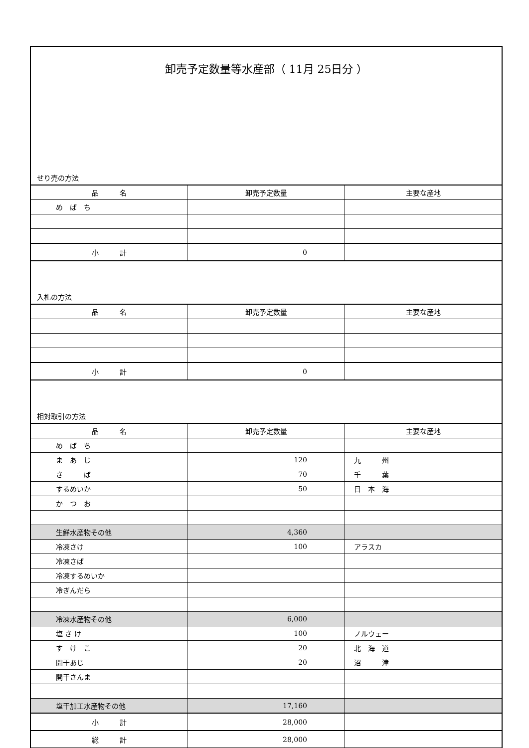卸売予定数量等水産部（ 11月 25日分 ）
せり売の方法
| 品 名 | 卸売予定数量 | 主要な産地 |
| --- | --- | --- |
| め ば ち | | |
| 小 計 | 0 | |
入札の方法
| 品 名 | 卸売予定数量 | 主要な産地 |
| --- | --- | --- |
| 小 計 | 0 | |
相対取引の方法
| 品 名 | 卸売予定数量 | 主要な産地 |
| --- | --- | --- |
| め ば ち | | |
| ま あ じ | 120 | 九 州 |
| さ ば | 70 | 千 葉 |
| するめいか | 50 | 日 本 海 |
| か つ お | | |
| 生鮮水産物その他 | 4,360 | |
| 冷凍さけ | 100 | アラスカ |
| 冷凍さば | | |
| 冷凍するめいか | | |
| 冷ぎんだら | | |
| 冷凍水産物その他 | 6,000 | |
| 塩 さ け | 100 | ノルウェー |
| す け こ | 20 | 北 海 道 |
| 開干あじ | 20 | 沼 津 |
| 開干さんま | | |
| 塩干加工水産物その他 | 17,160 | |
| 小 計 | 28,000 | |
| 総 計 | 28,000 | |